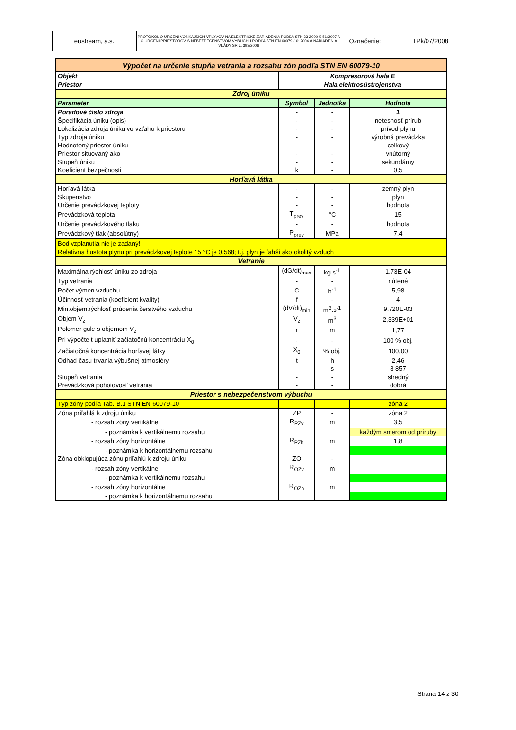| eustream, a.s. | PROTOKOL O URČENÍ VONKAJŠÍCH VPLYVOV NA ELEKTRICKÉ ZARIADENIA PODĽA STN 33 2000-5-51:2007 A O URČENÍ PRIESTOROV S NEBEZPEČENSTVOM VÝBUCHU PODĽA STN EN 60079-10: 2004 A NARIADENIA VLÁDY SR č. 393/2006 | Označenie: | TPk/07/2008 |
| Výpočet na určenie stupňa vetrania a rozsahu zón podľa STN EN 60079-10 | | | |
| Objekt | Kompresorová hala E | | |
| Priestor | Hala elektrosústrojenstva | | |
| Zdroj úniku | | | |
| Parameter | Symbol | Jednotka | Hodnota |
| Poradové číslo zdroja | - | - | 1 |
| Špecifikácia úniku (opis) | - | - | netesnosť prírub |
| Lokalizácia zdroja úniku vo vzťahu k priestoru | - | - | prívod plynu |
| Typ zdroja úniku | - | - | výrobná prevádzka |
| Hodnotený priestor úniku | - | - | celkový |
| Priestor situovaný ako | - | - | vnútorný |
| Stupeň úniku | - | - | sekundárny |
| Koeficient bezpečnosti | k | - | 0,5 |
| Horľavá látka | | | |
| Horľavá látka | - | - | zemný plyn |
| Skupenstvo | - | - | plyn |
| Určenie prevádzkovej teploty | - | - | hodnota |
| Prevádzková teplota | T<sub>prev</sub> | °C | 15 |
| Určenie prevádzkového tlaku | - | - | hodnota |
| Prevádzkový tlak (absolútny) | P<sub>prev</sub> | MPa | 7,4 |
| Bod vzplanutia nie je zadaný! Relatívna hustota plynu pri prevádzkovej teplote 15 °C je 0,568; t.j. plyn je ľahší ako okolitý vzduch | | | |
| Vetranie | | | |
| Maximálna rýchlosť úniku zo zdroja | (dG/dt)<sub>max</sub> | kg.s<sup>-1</sup> | 1,73E-04 |
| Typ vetrania | - | - | nútené |
| Počet výmen vzduchu | C | h<sup>-1</sup> | 5,98 |
| Účinnosť vetrania (koeficient kvality) | f | - | 4 |
| Min.objem.rýchlosť prúdenia čerstvého vzduchu | (dV/dt)<sub>min</sub> | m<sup>3</sup>.s<sup>-1</sup> | 9,720E-03 |
| Objem V<sub>z</sub> | V<sub>z</sub> | m<sup>3</sup> | 2,339E+01 |
| Polomer gule s objemom V<sub>z</sub> | r | m | 1,77 |
| Pri výpočte t uplatniť začiatočnú koncentráciu X<sub>0</sub> | - | - | 100 % obj. |
| Začiatočná koncentrácia horľavej látky | X<sub>0</sub> | % obj. | 100,00 |
| Odhad času trvania výbušnej atmosféry | t | h | 2,46 |
| | | s | 8 857 |
| Stupeň vetrania | - | - | stredný |
| Prevádzková pohotovosť vetrania | - | - | dobrá |
| Priestor s nebezpečenstvom výbuchu | | | |
| Typ zóny podľa Tab. B.1 STN EN 60079-10 | | | zóna 2 |
| Zóna priľahlá k zdroju úniku | ZP | - | zóna 2 |
| - rozsah zóny vertikálne | R<sub>PZv</sub> | m | 3,5 |
| - poznámka k vertikálnemu rozsahu | | | každým smerom od príruby |
| - rozsah zóny horizontálne | R<sub>PZh</sub> | m | 1,8 |
| - poznámka k horizontálnemu rozsahu | | | |
| Zóna obklopujúca zónu priľahlú k zdroju úniku | ZO | - | |
| - rozsah zóny vertikálne | R<sub>OZv</sub> | m | |
| - poznámka k vertikálnemu rozsahu | | | |
| - rozsah zóny horizontálne | R<sub>OZh</sub> | m | |
| - poznámka k horizontálnemu rozsahu | | | |
Strana 14 z 30